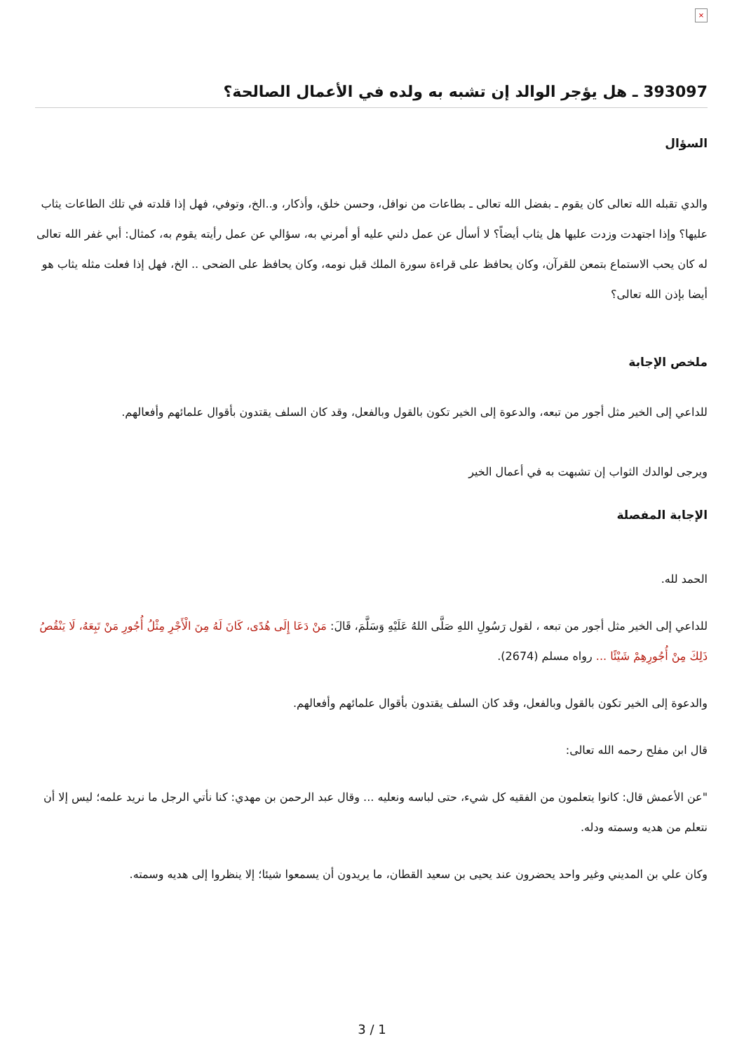×
393097 ـ هل يؤجر الوالد إن تشبه به ولده في الأعمال الصالحة؟
السؤال
والدي تقبله الله تعالى كان يقوم ـ بفضل الله تعالى ـ بطاعات من نوافل، وحسن خلق، وأذكار، و..الخ، وتوفي، فهل إذا قلدته في تلك الطاعات يثاب عليها؟ وإذا اجتهدت وزدت عليها هل يثاب أيضاً؟ لا أسأل عن عمل دلني عليه أو أمرني به، سؤالي عن عمل رأيته يقوم به، كمثال: أبي غفر الله تعالى له كان يحب الاستماع بتمعن للقرآن، وكان يحافظ على قراءة سورة الملك قبل نومه، وكان يحافظ على الضحى .. الخ، فهل إذا فعلت مثله يثاب هو أيضا بإذن الله تعالى؟
ملخص الإجابة
للداعي إلى الخير مثل أجور من تبعه، والدعوة إلى الخير تكون بالقول وبالفعل، وقد كان السلف يقتدون بأقوال علمائهم وأفعالهم.
ويرجى لوالدك الثواب إن تشبهت به في أعمال الخير
الإجابة المفصلة
الحمد لله.
للداعي إلى الخير مثل أجور من تبعه ، لقول رَسُولِ اللهِ صَلَّى اللهُ عَلَيْهِ وَسَلَّمَ، قَالَ: مَنْ دَعَا إِلَى هُدًى، كَانَ لَهُ مِنَ الْأَجْرِ مِثْلُ أُجُورِ مَنْ تَبِعَهُ، لَا يَنْقُصُ ذَلِكَ مِنْ أُجُورِهِمْ شَيْئًا ... رواه مسلم (2674).
والدعوة إلى الخير تكون بالقول وبالفعل، وقد كان السلف يقتدون بأقوال علمائهم وأفعالهم.
قال ابن مفلح رحمه الله تعالى:
"عن الأعمش قال: كانوا يتعلمون من الفقيه كل شيء، حتى لباسه ونعليه ... وقال عبد الرحمن بن مهدي: كنا نأتي الرجل ما نريد علمه؛ ليس إلا أن نتعلم من هديه وسمته ودله.
وكان علي بن المديني وغير واحد يحضرون عند يحيى بن سعيد القطان، ما يريدون أن يسمعوا شيئا؛ إلا ينظروا إلى هديه وسمته.
3 / 1